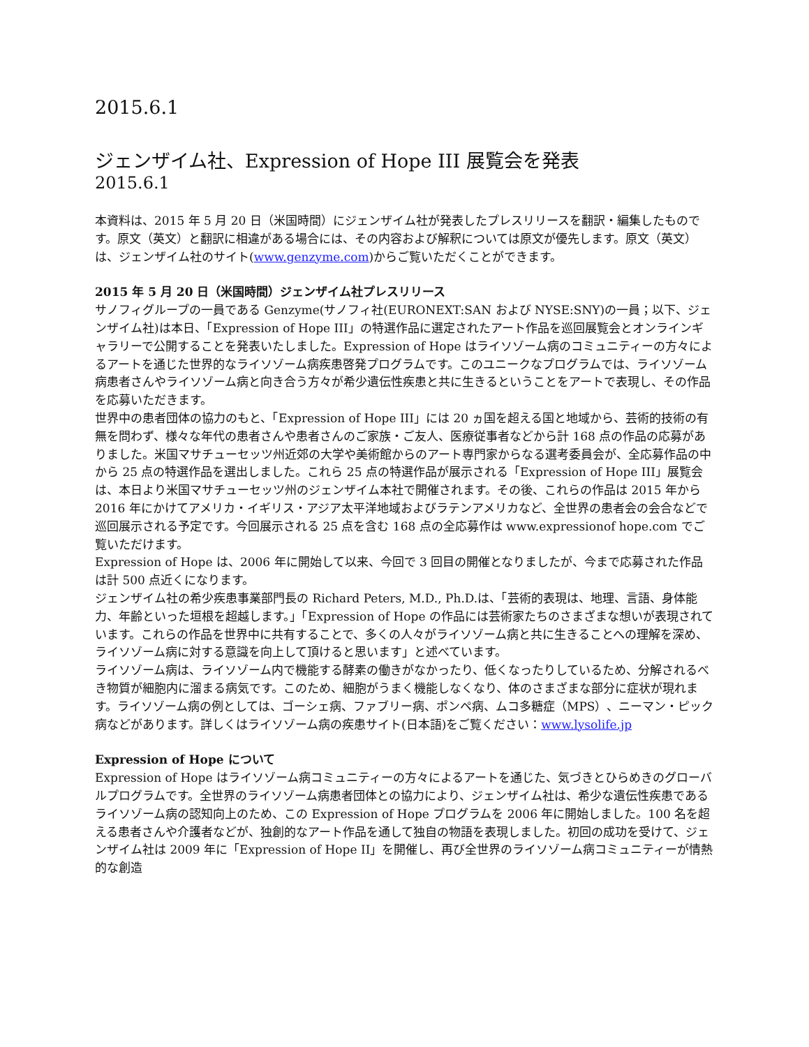2015.6.1
ジェンザイム社、Expression of Hope III 展覧会を発表
2015.6.1
本資料は、2015 年 5 月 20 日（米国時間）にジェンザイム社が発表したプレスリリースを翻訳・編集したものです。原文（英文）と翻訳に相違がある場合には、その内容および解釈については原文が優先します。原文（英文）は、ジェンザイム社のサイト(www.genzyme.com)からご覧いただくことができます。
2015 年 5 月 20 日（米国時間）ジェンザイム社プレスリリース
サノフィグループの一員である Genzyme(サノフィ社(EURONEXT:SAN および NYSE:SNY)の一員；以下、ジェンザイム社)は本日、「Expression of Hope III」の特選作品に選定されたアート作品を巡回展覧会とオンラインギャラリーで公開することを発表いたしました。Expression of Hope はライソゾーム病のコミュニティーの方々によるアートを通じた世界的なライソゾーム病疾患啓発プログラムです。このユニークなプログラムでは、ライソゾーム病患者さんやライソゾーム病と向き合う方々が希少遺伝性疾患と共に生きるということをアートで表現し、その作品を応募いただきます。
世界中の患者団体の協力のもと、「Expression of Hope III」には 20 ヵ国を超える国と地域から、芸術的技術の有無を問わず、様々な年代の患者さんや患者さんのご家族・ご友人、医療従事者などから計 168 点の作品の応募がありました。米国マサチューセッツ州近郊の大学や美術館からのアート専門家からなる選考委員会が、全応募作品の中から 25 点の特選作品を選出しました。これら 25 点の特選作品が展示される「Expression of Hope III」展覧会は、本日より米国マサチューセッツ州のジェンザイム本社で開催されます。その後、これらの作品は 2015 年から 2016 年にかけてアメリカ・イギリス・アジア太平洋地域およびラテンアメリカなど、全世界の患者会の会合などで巡回展示される予定です。今回展示される 25 点を含む 168 点の全応募作は www.expressionof hope.com でご覧いただけます。
Expression of Hope は、2006 年に開始して以来、今回で 3 回目の開催となりましたが、今まで応募された作品は計 500 点近くになります。
ジェンザイム社の希少疾患事業部門長の Richard Peters, M.D., Ph.D.は、「芸術的表現は、地理、言語、身体能力、年齢といった垣根を超越します。」「Expression of Hope の作品には芸術家たちのさまざまな想いが表現されています。これらの作品を世界中に共有することで、多くの人々がライソゾーム病と共に生きることへの理解を深め、ライソゾーム病に対する意識を向上して頂けると思います」と述べています。
ライソゾーム病は、ライソゾーム内で機能する酵素の働きがなかったり、低くなったりしているため、分解されるべき物質が細胞内に溜まる病気です。このため、細胞がうまく機能しなくなり、体のさまざまな部分に症状が現れます。ライソゾーム病の例としては、ゴーシェ病、ファブリー病、ポンペ病、ムコ多糖症（MPS）、ニーマン・ピック病などがあります。詳しくはライソゾーム病の疾患サイト(日本語)をご覧ください：www.lysolife.jp
Expression of Hope について
Expression of Hope はライソゾーム病コミュニティーの方々によるアートを通じた、気づきとひらめきのグローバルプログラムです。全世界のライソゾーム病患者団体との協力により、ジェンザイム社は、希少な遺伝性疾患であるライソゾーム病の認知向上のため、この Expression of Hope プログラムを 2006 年に開始しました。100 名を超える患者さんや介護者などが、独創的なアート作品を通して独自の物語を表現しました。初回の成功を受けて、ジェンザイム社は 2009 年に「Expression of Hope II」を開催し、再び全世界のライソゾーム病コミュニティーが情熱的な創造